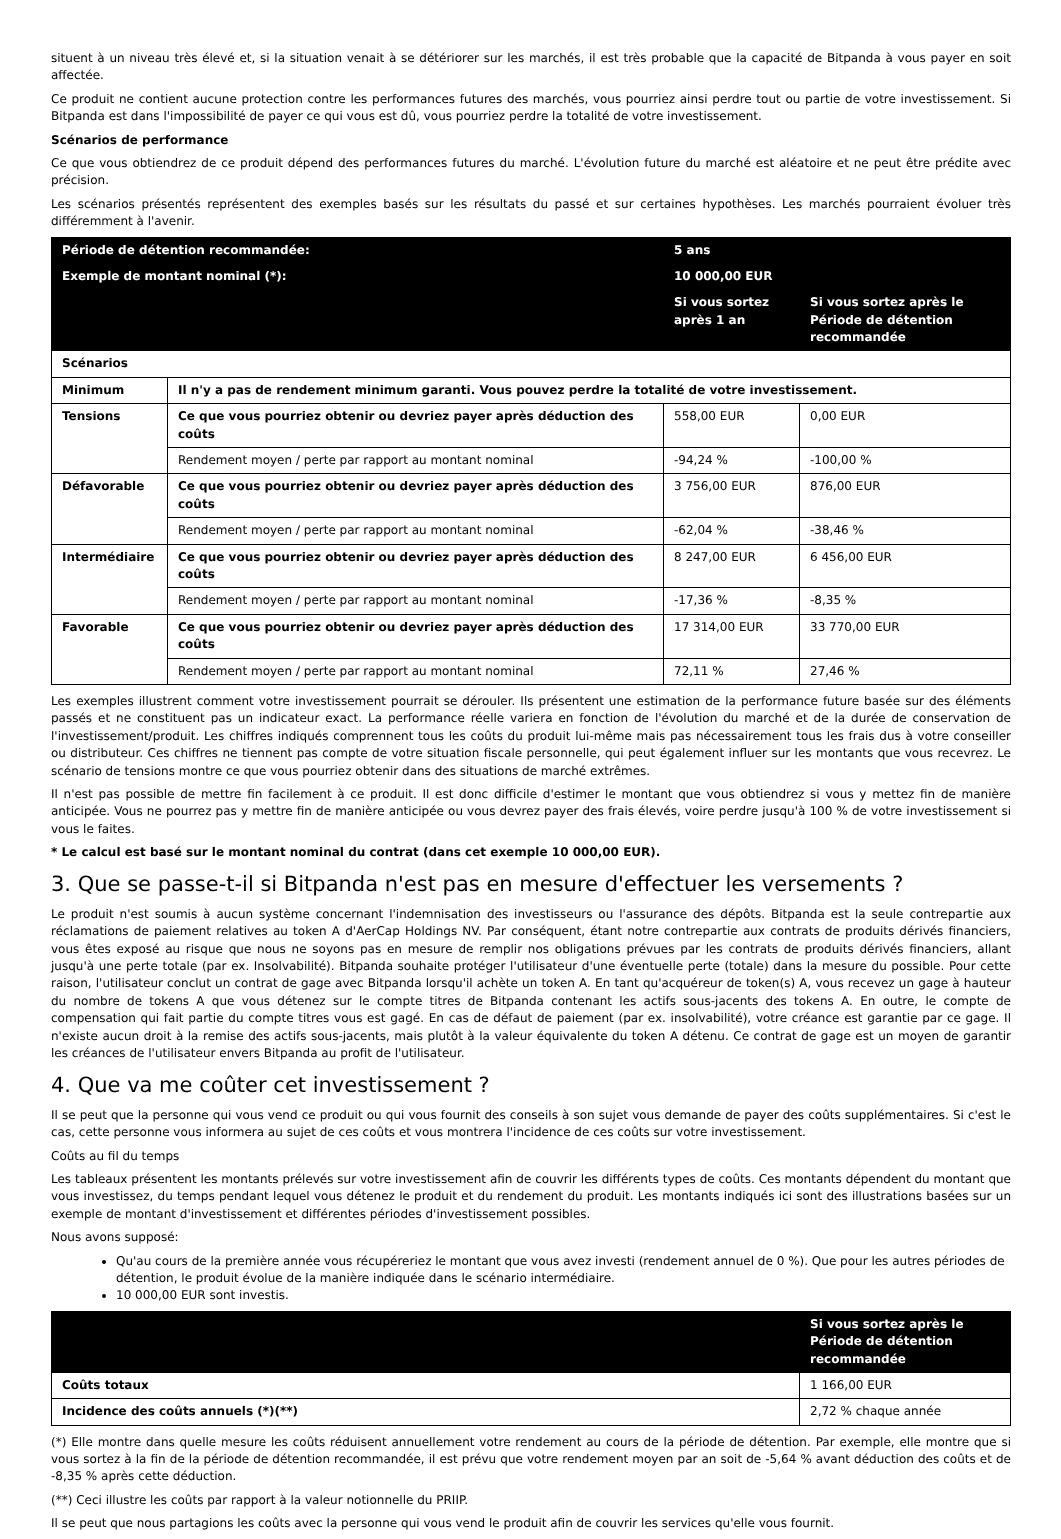situent à un niveau très élevé et, si la situation venait à se détériorer sur les marchés, il est très probable que la capacité de Bitpanda à vous payer en soit affectée.
Ce produit ne contient aucune protection contre les performances futures des marchés, vous pourriez ainsi perdre tout ou partie de votre investissement. Si Bitpanda est dans l'impossibilité de payer ce qui vous est dû, vous pourriez perdre la totalité de votre investissement.
Scénarios de performance
Ce que vous obtiendrez de ce produit dépend des performances futures du marché. L'évolution future du marché est aléatoire et ne peut être prédite avec précision.
Les scénarios présentés représentent des exemples basés sur les résultats du passé et sur certaines hypothèses. Les marchés pourraient évoluer très différemment à l'avenir.
| Période de détention recommandée: | | 5 ans | |
| --- | --- | --- | --- |
| Exemple de montant nominal (*): | | 10 000,00 EUR | |
| | | Si vous sortez après 1 an | Si vous sortez après le Période de détention recommandée |
| Scénarios | | | |
| Minimum | Il n'y a pas de rendement minimum garanti. Vous pouvez perdre la totalité de votre investissement. | | |
| Tensions | Ce que vous pourriez obtenir ou devriez payer après déduction des coûts | 558,00 EUR | 0,00 EUR |
| | Rendement moyen / perte par rapport au montant nominal | -94,24 % | -100,00 % |
| Défavorable | Ce que vous pourriez obtenir ou devriez payer après déduction des coûts | 3 756,00 EUR | 876,00 EUR |
| | Rendement moyen / perte par rapport au montant nominal | -62,04 % | -38,46 % |
| Intermédiaire | Ce que vous pourriez obtenir ou devriez payer après déduction des coûts | 8 247,00 EUR | 6 456,00 EUR |
| | Rendement moyen / perte par rapport au montant nominal | -17,36 % | -8,35 % |
| Favorable | Ce que vous pourriez obtenir ou devriez payer après déduction des coûts | 17 314,00 EUR | 33 770,00 EUR |
| | Rendement moyen / perte par rapport au montant nominal | 72,11 % | 27,46 % |
Les exemples illustrent comment votre investissement pourrait se dérouler. Ils présentent une estimation de la performance future basée sur des éléments passés et ne constituent pas un indicateur exact. La performance réelle variera en fonction de l'évolution du marché et de la durée de conservation de l'investissement/produit. Les chiffres indiqués comprennent tous les coûts du produit lui-même mais pas nécessairement tous les frais dus à votre conseiller ou distributeur. Ces chiffres ne tiennent pas compte de votre situation fiscale personnelle, qui peut également influer sur les montants que vous recevrez. Le scénario de tensions montre ce que vous pourriez obtenir dans des situations de marché extrêmes.
Il n'est pas possible de mettre fin facilement à ce produit. Il est donc difficile d'estimer le montant que vous obtiendrez si vous y mettez fin de manière anticipée. Vous ne pourrez pas y mettre fin de manière anticipée ou vous devrez payer des frais élevés, voire perdre jusqu'à 100 % de votre investissement si vous le faites.
* Le calcul est basé sur le montant nominal du contrat (dans cet exemple 10 000,00 EUR).
3. Que se passe-t-il si Bitpanda n'est pas en mesure d'effectuer les versements ?
Le produit n'est soumis à aucun système concernant l'indemnisation des investisseurs ou l'assurance des dépôts. Bitpanda est la seule contrepartie aux réclamations de paiement relatives au token A d'AerCap Holdings NV. Par conséquent, étant notre contrepartie aux contrats de produits dérivés financiers, vous êtes exposé au risque que nous ne soyons pas en mesure de remplir nos obligations prévues par les contrats de produits dérivés financiers, allant jusqu'à une perte totale (par ex. Insolvabilité). Bitpanda souhaite protéger l'utilisateur d'une éventuelle perte (totale) dans la mesure du possible. Pour cette raison, l'utilisateur conclut un contrat de gage avec Bitpanda lorsqu'il achète un token A. En tant qu'acquéreur de token(s) A, vous recevez un gage à hauteur du nombre de tokens A que vous détenez sur le compte titres de Bitpanda contenant les actifs sous-jacents des tokens A. En outre, le compte de compensation qui fait partie du compte titres vous est gagé. En cas de défaut de paiement (par ex. insolvabilité), votre créance est garantie par ce gage. Il n'existe aucun droit à la remise des actifs sous-jacents, mais plutôt à la valeur équivalente du token A détenu. Ce contrat de gage est un moyen de garantir les créances de l'utilisateur envers Bitpanda au profit de l'utilisateur.
4. Que va me coûter cet investissement ?
Il se peut que la personne qui vous vend ce produit ou qui vous fournit des conseils à son sujet vous demande de payer des coûts supplémentaires. Si c'est le cas, cette personne vous informera au sujet de ces coûts et vous montrera l'incidence de ces coûts sur votre investissement.
Coûts au fil du temps
Les tableaux présentent les montants prélevés sur votre investissement afin de couvrir les différents types de coûts. Ces montants dépendent du montant que vous investissez, du temps pendant lequel vous détenez le produit et du rendement du produit. Les montants indiqués ici sont des illustrations basées sur un exemple de montant d'investissement et différentes périodes d'investissement possibles.
Nous avons supposé:
Qu'au cours de la première année vous récupéreriez le montant que vous avez investi (rendement annuel de 0 %). Que pour les autres périodes de détention, le produit évolue de la manière indiquée dans le scénario intermédiaire.
10 000,00 EUR sont investis.
| | Si vous sortez après le Période de détention recommandée |
| --- | --- |
| Coûts totaux | 1 166,00 EUR |
| Incidence des coûts annuels (*)(**) | 2,72 % chaque année |
(*) Elle montre dans quelle mesure les coûts réduisent annuellement votre rendement au cours de la période de détention. Par exemple, elle montre que si vous sortez à la fin de la période de détention recommandée, il est prévu que votre rendement moyen par an soit de -5,64 % avant déduction des coûts et de -8,35 % après cette déduction.
(**) Ceci illustre les coûts par rapport à la valeur notionnelle du PRIIP.
Il se peut que nous partagions les coûts avec la personne qui vous vend le produit afin de couvrir les services qu'elle vous fournit.